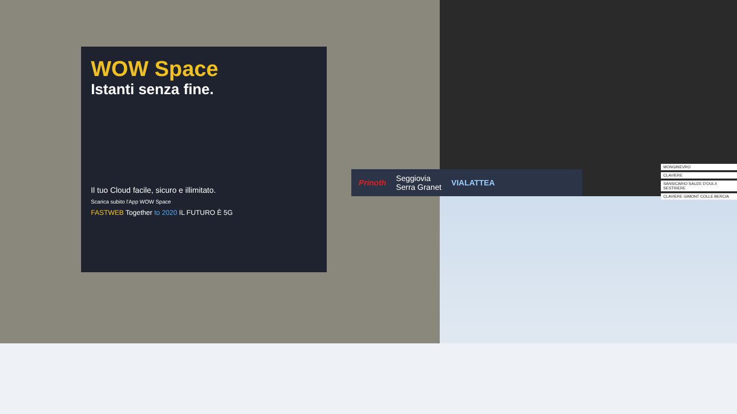WOW Space
Istanti senza fine.
Il tuo Cloud facile, sicuro e illimitato.
Scarica subito l'App WOW Space
FASTWEB Together to 2020 IL FUTURO È 5G
Prinoth Seggiovia
Serra Granet VIALATTEA
MONGINEVRO
CLAVIERE
SANSICARIO SAUZE D'OULX SESTRIERE
CLAVIERE GIMONT COLLE BERCIA